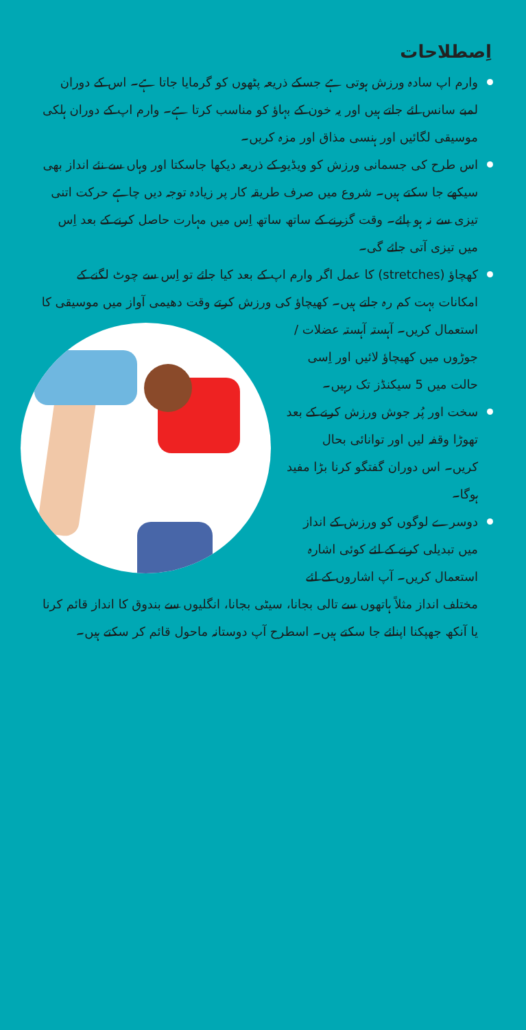اِصطلاحات
وارم اپ سادہ ورزش ہوتی ہے جسکے ذریعہ پٹھوں کو گرمایا جاتا ہے۔ اس کے دوران لمبے سانس لئے جاتے ہیں اور یہ خون کے بہاؤ کو مناسب کرتا ہے۔ وارم اپ کے دوران ہلکی موسیقی لگائیں اور ہنسی مذاق اور مزہ کریں۔
اس طرح کی جسمانی ورزش کو ویڈیو کے ذریعہ دیکھا جاسکتا اور وہاں سے نئے انداز بھی سیکھے جا سکتے ہیں۔ شروع میں صرف طریقہ کار پر زیادہ توجہ دیں چاہے حرکت اتنی تیزی سے نہ ہو پائے۔ وقت گزرنے کے ساتھ ساتھ اِس میں مہارت حاصل کرنے کے بعد اِس میں تیزی آتی جائے گی۔
کھچاؤ (stretches) کا عمل اگر وارم اپ کے بعد کیا جائے تو اِس سے چوٹ لگنے کے امکانات بہت کم رہ جاتے ہیں۔ کھیچاؤ کی ورزش
کرتے وقت دھیمی آواز میں موسیقی کا استعمال کریں۔ آہستہ آہستہ عضلات / جوڑوں میں کھیچاؤ لائیں اور اِسی حالت میں 5 سیکنڈز تک رہیں۔
سخت اور پُر جوش ورزش کرنے کے بعد تھوڑا وقفہ لیں اور توانائی بحال کریں۔ اس دوران گفتگو کرنا بڑا مفید ہوگا۔
دوسرے لوگوں کو ورزش کے انداز میں تبدیلی کرنے کے لئے کوئی اشارہ استعمال کریں۔ آپ اشاروں کے لئے مختلف انداز مثلاً ہاتھوں سے تالی بجانا، سیٹی بجانا، انگلیوں سے بندوق کا انداز قائم کرنا یا آنکھ جھپکنا اپنائے جا سکتے ہیں۔ اسطرح آپ دوستانہ ماحول قائم کر سکتے ہیں۔